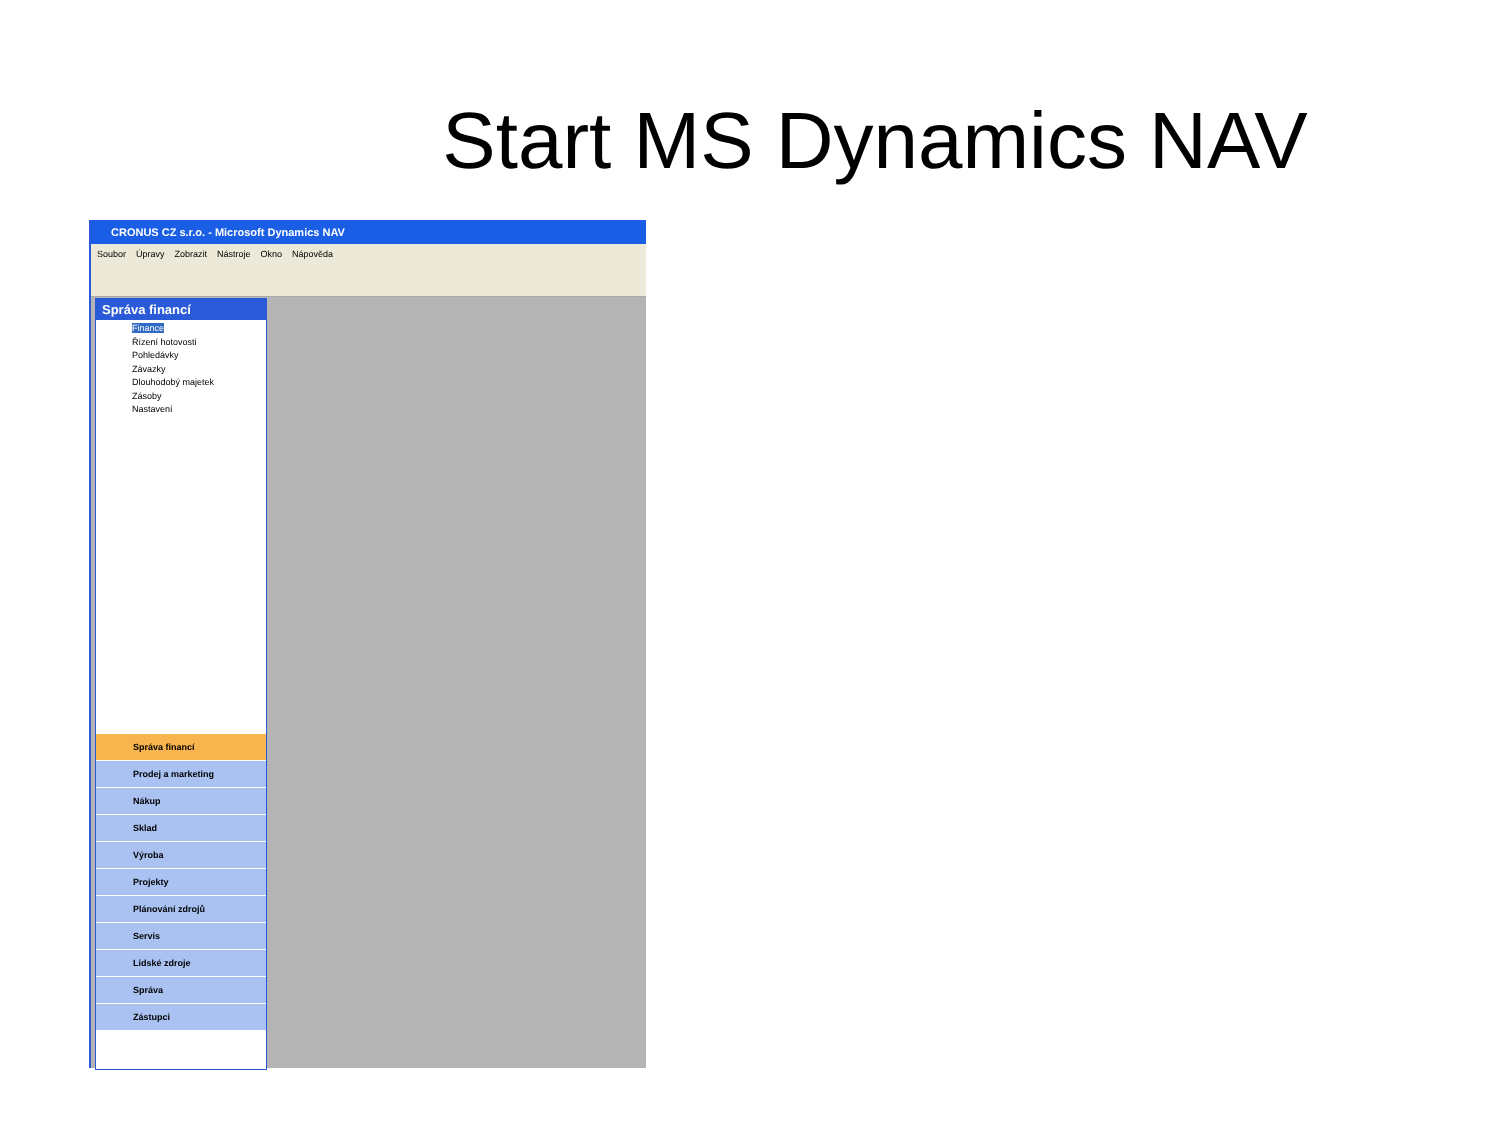Start MS Dynamics NAV
CRONUS CZ s.r.o. - Microsoft Dynamics NAV
Soubor Úpravy Zobrazit Nástroje Okno Nápověda
Správa financí
Finance
Řízení hotovosti
Pohledávky
Závazky
Dlouhodobý majetek
Zásoby
Nastavení
Správa financí
Prodej a marketing
Nákup
Sklad
Výroba
Projekty
Plánování zdrojů
Servis
Lidské zdroje
Správa
Zástupci